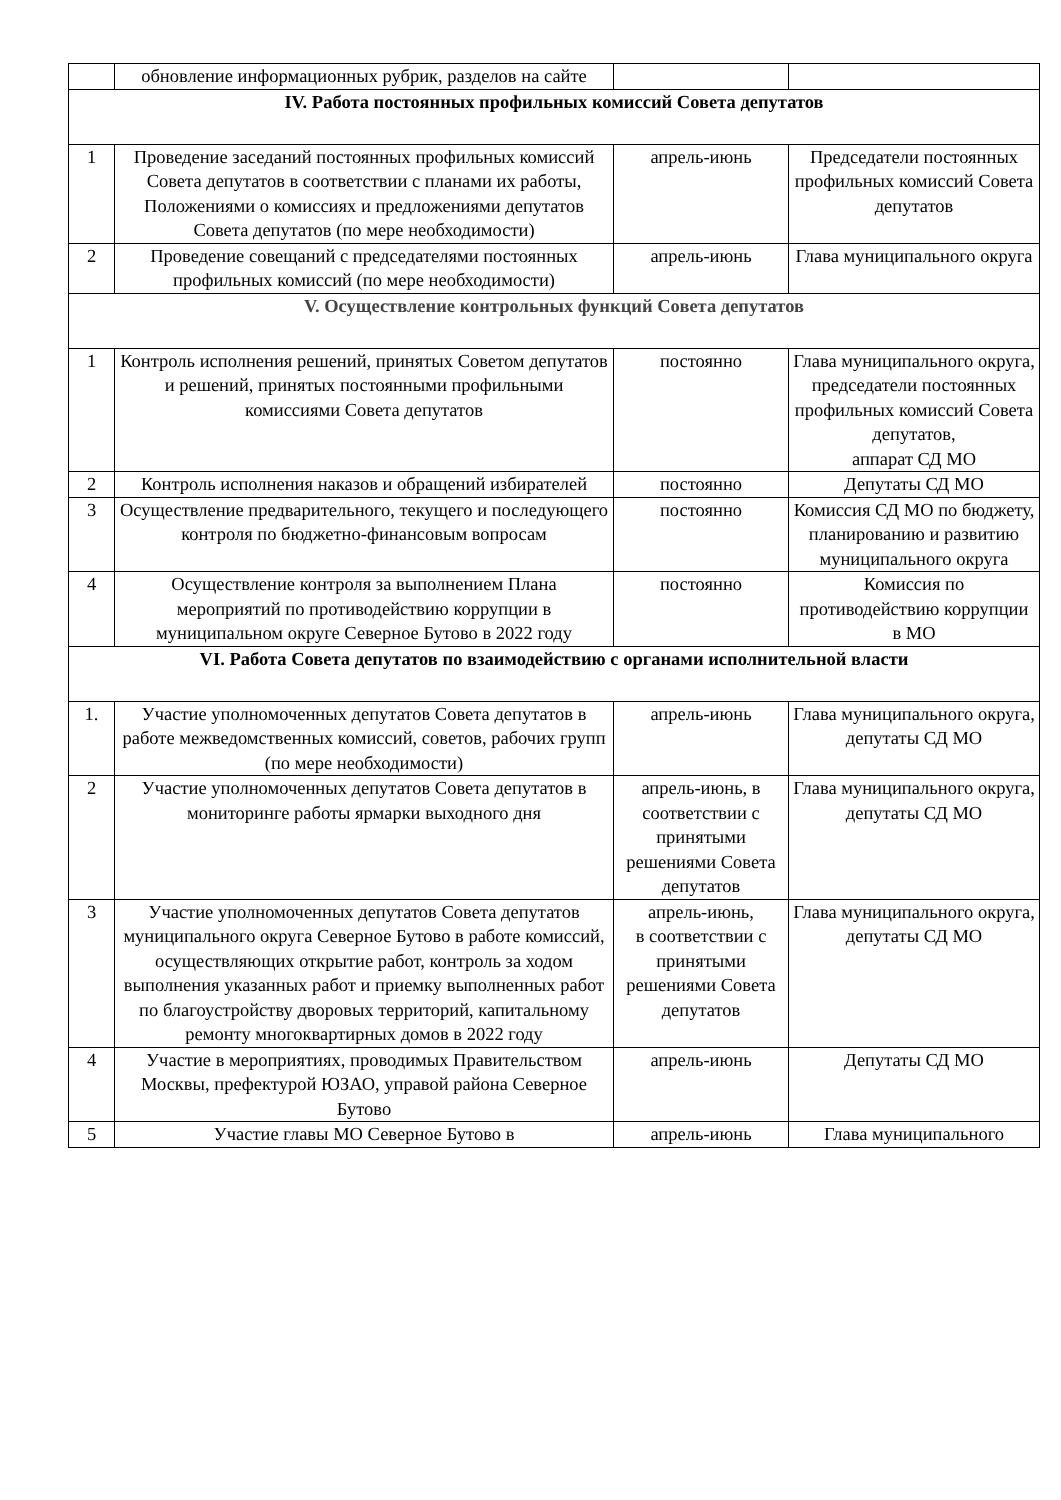| | обновление информационных рубрик, разделов на сайте | | |
| IV. Работа постоянных профильных комиссий Совета депутатов | | | |
| 1 | Проведение заседаний постоянных профильных комиссий Совета депутатов в соответствии с планами их работы, Положениями о комиссиях и предложениями депутатов Совета депутатов (по мере необходимости) | апрель-июнь | Председатели постоянных профильных комиссий Совета депутатов |
| 2 | Проведение совещаний с председателями постоянных профильных комиссий (по мере необходимости) | апрель-июнь | Глава муниципального округа |
| V. Осуществление контрольных функций Совета депутатов | | | |
| 1 | Контроль исполнения решений, принятых Советом депутатов и решений, принятых постоянными профильными комиссиями Совета депутатов | постоянно | Глава муниципального округа, председатели постоянных профильных комиссий Совета депутатов, аппарат СД МО |
| 2 | Контроль исполнения наказов и обращений избирателей | постоянно | Депутаты СД МО |
| 3 | Осуществление предварительного, текущего и последующего контроля по бюджетно-финансовым вопросам | постоянно | Комиссия СД МО по бюджету, планированию и развитию муниципального округа |
| 4 | Осуществление контроля за выполнением Плана мероприятий по противодействию коррупции в муниципальном округе Северное Бутово в 2022 году | постоянно | Комиссия по противодействию коррупции в МО |
| VI. Работа Совета депутатов по взаимодействию с органами исполнительной власти | | | |
| 1. | Участие уполномоченных депутатов Совета депутатов в работе межведомственных комиссий, советов, рабочих групп (по мере необходимости) | апрель-июнь | Глава муниципального округа, депутаты СД МО |
| 2 | Участие уполномоченных депутатов Совета депутатов в мониторинге работы ярмарки выходного дня | апрель-июнь, в соответствии с принятыми решениями Совета депутатов | Глава муниципального округа, депутаты СД МО |
| 3 | Участие уполномоченных депутатов Совета депутатов муниципального округа Северное Бутово в работе комиссий, осуществляющих открытие работ, контроль за ходом выполнения указанных работ и приемку выполненных работ по благоустройству дворовых территорий, капитальному ремонту многоквартирных домов в 2022 году | апрель-июнь, в соответствии с принятыми решениями Совета депутатов | Глава муниципального округа, депутаты СД МО |
| 4 | Участие в мероприятиях, проводимых Правительством Москвы, префектурой ЮЗАО, управой района Северное Бутово | апрель-июнь | Депутаты СД МО |
| 5 | Участие главы МО Северное Бутово в | апрель-июнь | Глава муниципального |